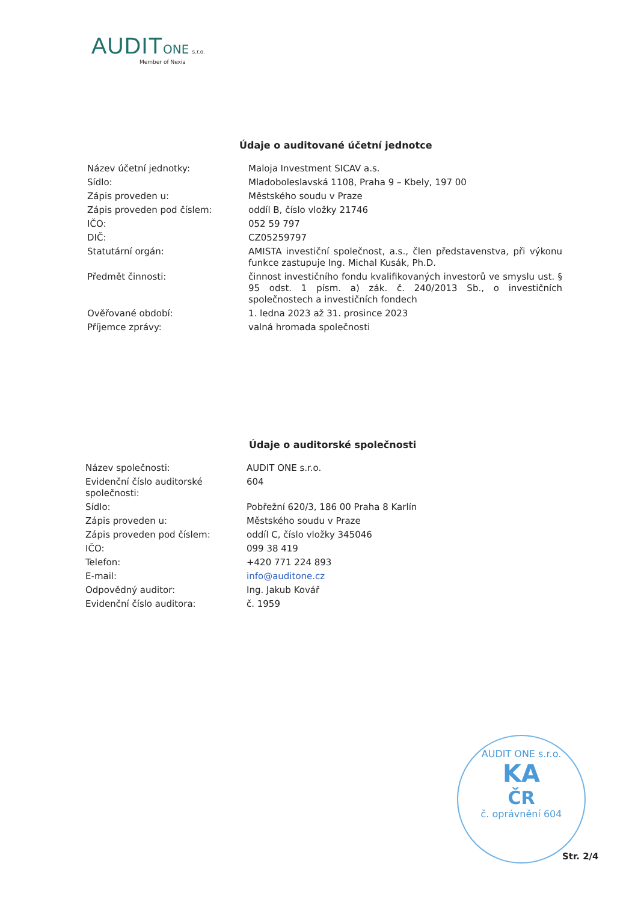AUDIT ONE s.r.o.
Member of Nexia
Údaje o auditované účetní jednotce
| Název účetní jednotky: | Maloja Investment SICAV a.s. |
| Sídlo: | Mladoboleslavská 1108, Praha 9 – Kbely, 197 00 |
| Zápis proveden u: | Městského soudu v Praze |
| Zápis proveden pod číslem: | oddíl B, číslo vložky 21746 |
| IČO: | 052 59 797 |
| DIČ: | CZ05259797 |
| Statutární orgán: | AMISTA investiční společnost, a.s., člen představenstva, při výkonu funkce zastupuje Ing. Michal Kusák, Ph.D. |
| Předmět činnosti: | činnost investičního fondu kvalifikovaných investorů ve smyslu ust. § 95 odst. 1 písm. a) zák. č. 240/2013 Sb., o investičních společnostech a investičních fondech |
| Ověřované období: | 1. ledna 2023 až 31. prosince 2023 |
| Příjemce zprávy: | valná hromada společnosti |
Údaje o auditorské společnosti
| Název společnosti: | AUDIT ONE s.r.o. |
| Evidenční číslo auditorské společnosti: | 604 |
| Sídlo: | Pobřežní 620/3, 186 00 Praha 8 Karlín |
| Zápis proveden u: | Městského soudu v Praze |
| Zápis proveden pod číslem: | oddíl C, číslo vložky 345046 |
| IČO: | 099 38 419 |
| Telefon: | +420 771 224 893 |
| E-mail: | info@auditone.cz |
| Odpovědný auditor: | Ing. Jakub Kovář |
| Evidenční číslo auditora: | č. 1959 |
AUDIT ONE s.r.o.
KA
ČR
č. oprávnění 604
Str. 2/4